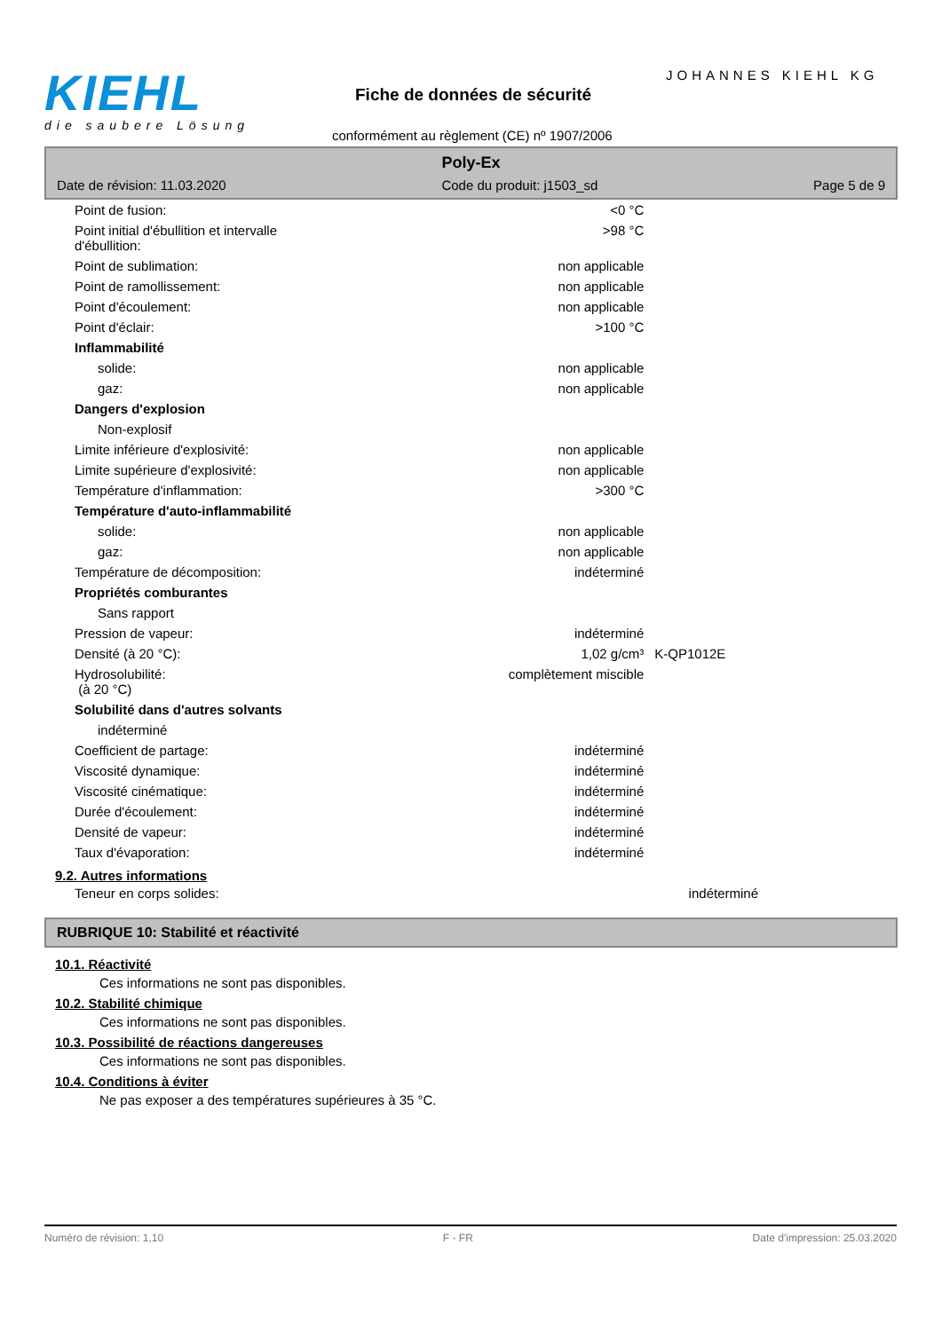KIEHL
die saubere Lösung
JOHANNES KIEHL KG
Fiche de données de sécurité
conformément au règlement (CE) nº 1907/2006
Poly-Ex
Date de révision: 11.03.2020 Code du produit: j1503_sd Page 5 de 9
| Point de fusion: | <0 °C | |
| Point initial d'ébullition et intervalle d'ébullition: | >98 °C | |
| Point de sublimation: | non applicable | |
| Point de ramollissement: | non applicable | |
| Point d'écoulement: | non applicable | |
| Point d'éclair: | >100 °C | |
| Inflammabilité | | |
| solide: | non applicable | |
| gaz: | non applicable | |
| Dangers d'explosion | | |
| Non-explosif | | |
| Limite inférieure d'explosivité: | non applicable | |
| Limite supérieure d'explosivité: | non applicable | |
| Température d'inflammation: | >300 °C | |
| Température d'auto-inflammabilité | | |
| solide: | non applicable | |
| gaz: | non applicable | |
| Température de décomposition: | indéterminé | |
| Propriétés comburantes | | |
| Sans rapport | | |
| Pression de vapeur: | indéterminé | |
| Densité (à 20 °C): | 1,02 g/cm³ | K-QP1012E |
| Hydrosolubilité: (à 20 °C) | complètement miscible | |
| Solubilité dans d'autres solvants | | |
| indéterminé | | |
| Coefficient de partage: | indéterminé | |
| Viscosité dynamique: | indéterminé | |
| Viscosité cinématique: | indéterminé | |
| Durée d'écoulement: | indéterminé | |
| Densité de vapeur: | indéterminé | |
| Taux d'évaporation: | indéterminé | |
9.2. Autres informations
| Teneur en corps solides: | indéterminé | |
RUBRIQUE 10: Stabilité et réactivité
10.1. Réactivité
Ces informations ne sont pas disponibles.
10.2. Stabilité chimique
Ces informations ne sont pas disponibles.
10.3. Possibilité de réactions dangereuses
Ces informations ne sont pas disponibles.
10.4. Conditions à éviter
Ne pas exposer a des températures supérieures à 35 °C.
Numéro de révision: 1,10 F - FR Date d'impression: 25.03.2020